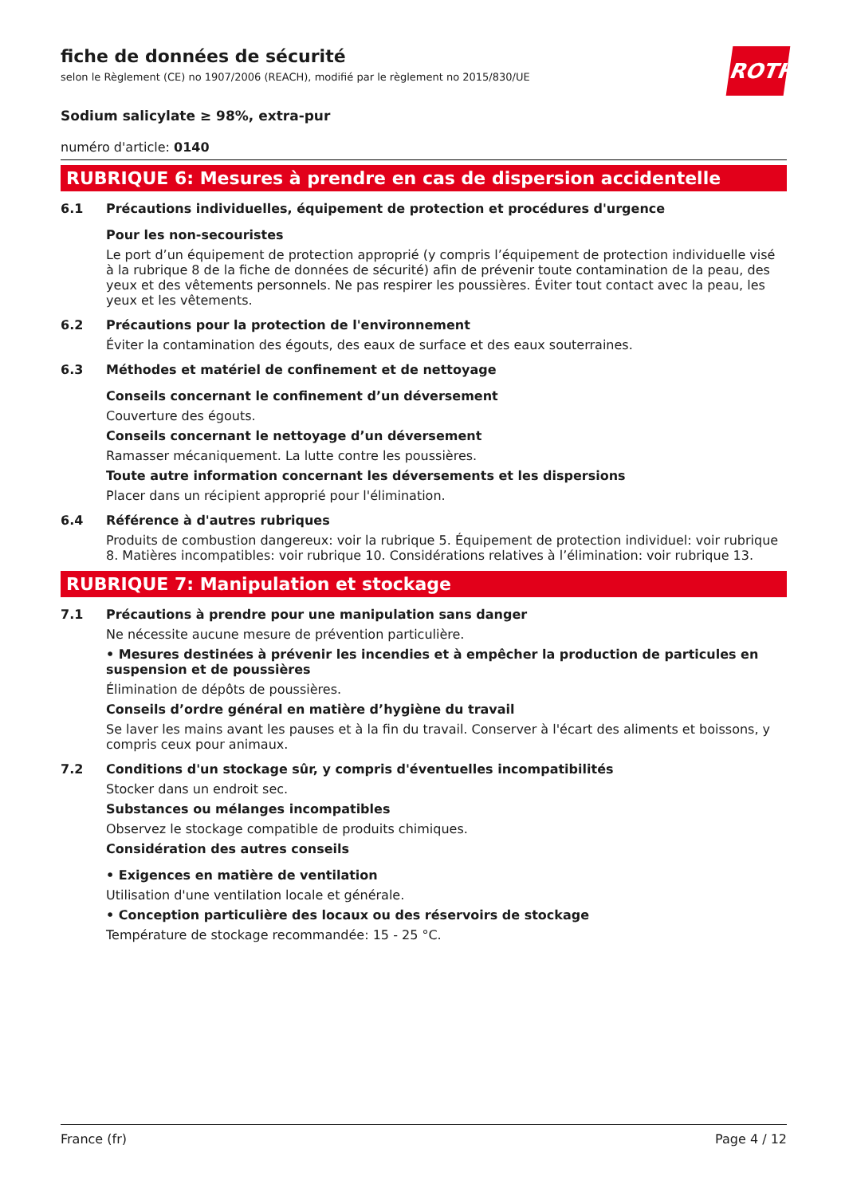ROTH
fiche de données de sécurité
selon le Règlement (CE) no 1907/2006 (REACH), modifié par le règlement no 2015/830/UE
Sodium salicylate ≥ 98%, extra-pur
numéro d'article: 0140
RUBRIQUE 6: Mesures à prendre en cas de dispersion accidentelle
6.1
Précautions individuelles, équipement de protection et procédures d'urgence
Pour les non-secouristes
Le port d’un équipement de protection approprié (y compris l’équipement de protection individuelle visé à la rubrique 8 de la fiche de données de sécurité) afin de prévenir toute contamination de la peau, des yeux et des vêtements personnels. Ne pas respirer les poussières. Éviter tout contact avec la peau, les yeux et les vêtements.
6.2
Précautions pour la protection de l'environnement
Éviter la contamination des égouts, des eaux de surface et des eaux souterraines.
6.3
Méthodes et matériel de confinement et de nettoyage
Conseils concernant le confinement d’un déversement
Couverture des égouts.
Conseils concernant le nettoyage d’un déversement
Ramasser mécaniquement. La lutte contre les poussières.
Toute autre information concernant les déversements et les dispersions
Placer dans un récipient approprié pour l'élimination.
6.4
Référence à d'autres rubriques
Produits de combustion dangereux: voir la rubrique 5. Équipement de protection individuel: voir rubrique 8. Matières incompatibles: voir rubrique 10. Considérations relatives à l’élimination: voir rubrique 13.
RUBRIQUE 7: Manipulation et stockage
7.1
Précautions à prendre pour une manipulation sans danger
Ne nécessite aucune mesure de prévention particulière.
• Mesures destinées à prévenir les incendies et à empêcher la production de particules en suspension et de poussières
Élimination de dépôts de poussières.
Conseils d’ordre général en matière d’hygiène du travail
Se laver les mains avant les pauses et à la fin du travail. Conserver à l'écart des aliments et boissons, y compris ceux pour animaux.
7.2
Conditions d'un stockage sûr, y compris d'éventuelles incompatibilités
Stocker dans un endroit sec.
Substances ou mélanges incompatibles
Observez le stockage compatible de produits chimiques.
Considération des autres conseils
• Exigences en matière de ventilation
Utilisation d'une ventilation locale et générale.
• Conception particulière des locaux ou des réservoirs de stockage
Température de stockage recommandée: 15 - 25 °C.
France (fr) Page 4 / 12